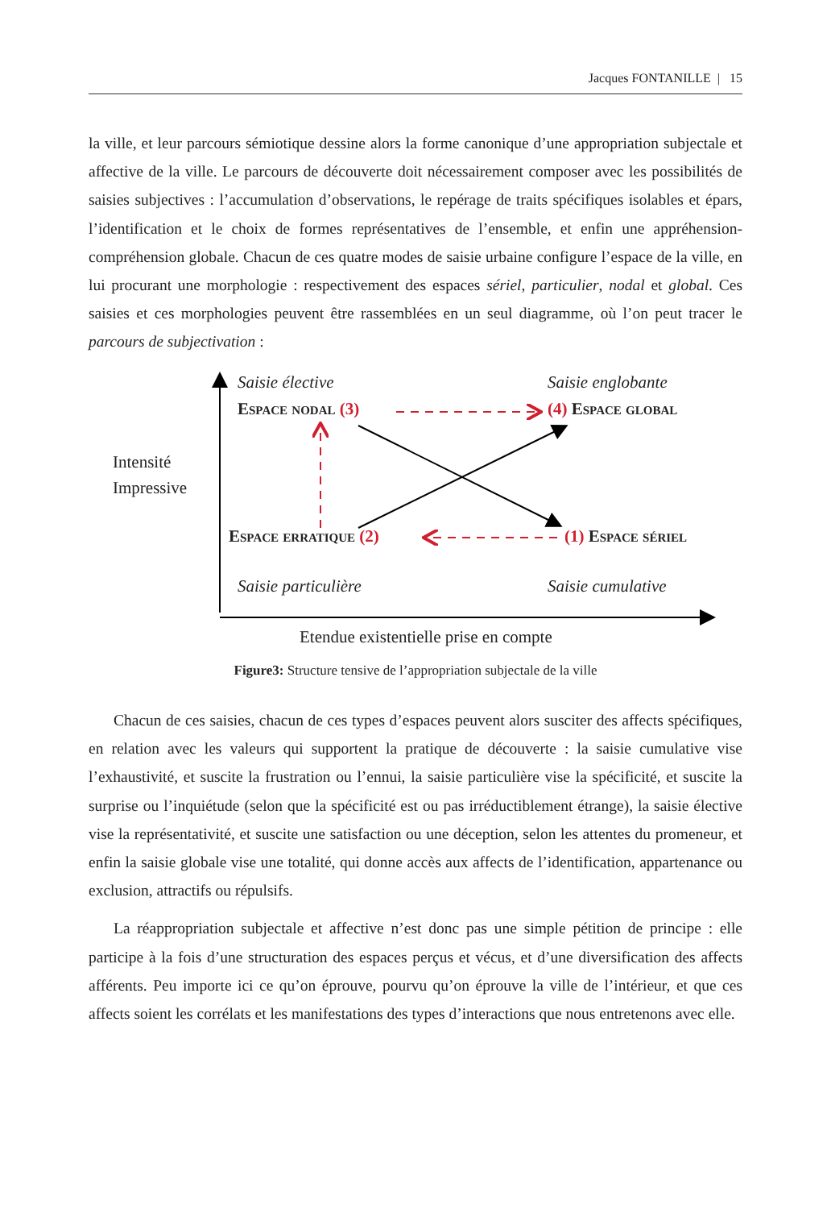Jacques FONTANILLE | 15
la ville, et leur parcours sémiotique dessine alors la forme canonique d’une appropriation subjectale et affective de la ville. Le parcours de découverte doit nécessairement composer avec les possibilités de saisies subjectives : l’accumulation d’observations, le repérage de traits spécifiques isolables et épars, l’identification et le choix de formes représentatives de l’ensemble, et enfin une appréhension-compréhension globale. Chacun de ces quatre modes de saisie urbaine configure l’espace de la ville, en lui procurant une morphologie : respectivement des espaces sériel, particulier, nodal et global. Ces saisies et ces morphologies peuvent être rassemblées en un seul diagramme, où l’on peut tracer le parcours de subjectivation :
Saisie élective Saisie englobante
Espace nodal (3) (4) Espace global
Intensité
Impressive
Espace erratique (2) (1) Espace sériel
Saisie particulière Saisie cumulative
Etendue existentielle prise en compte
Figure3: Structure tensive de l’appropriation subjectale de la ville
Chacun de ces saisies, chacun de ces types d’espaces peuvent alors susciter des affects spécifiques, en relation avec les valeurs qui supportent la pratique de découverte : la saisie cumulative vise l’exhaustivité, et suscite la frustration ou l’ennui, la saisie particulière vise la spécificité, et suscite la surprise ou l’inquiétude (selon que la spécificité est ou pas irréductiblement étrange), la saisie élective vise la représentativité, et suscite une satisfaction ou une déception, selon les attentes du promeneur, et enfin la saisie globale vise une totalité, qui donne accès aux affects de l’identification, appartenance ou exclusion, attractifs ou répulsifs.
La réappropriation subjectale et affective n’est donc pas une simple pétition de principe : elle participe à la fois d’une structuration des espaces perçus et vécus, et d’une diversification des affects afférents. Peu importe ici ce qu’on éprouve, pourvu qu’on éprouve la ville de l’intérieur, et que ces affects soient les corrélats et les manifestations des types d’interactions que nous entretenons avec elle.